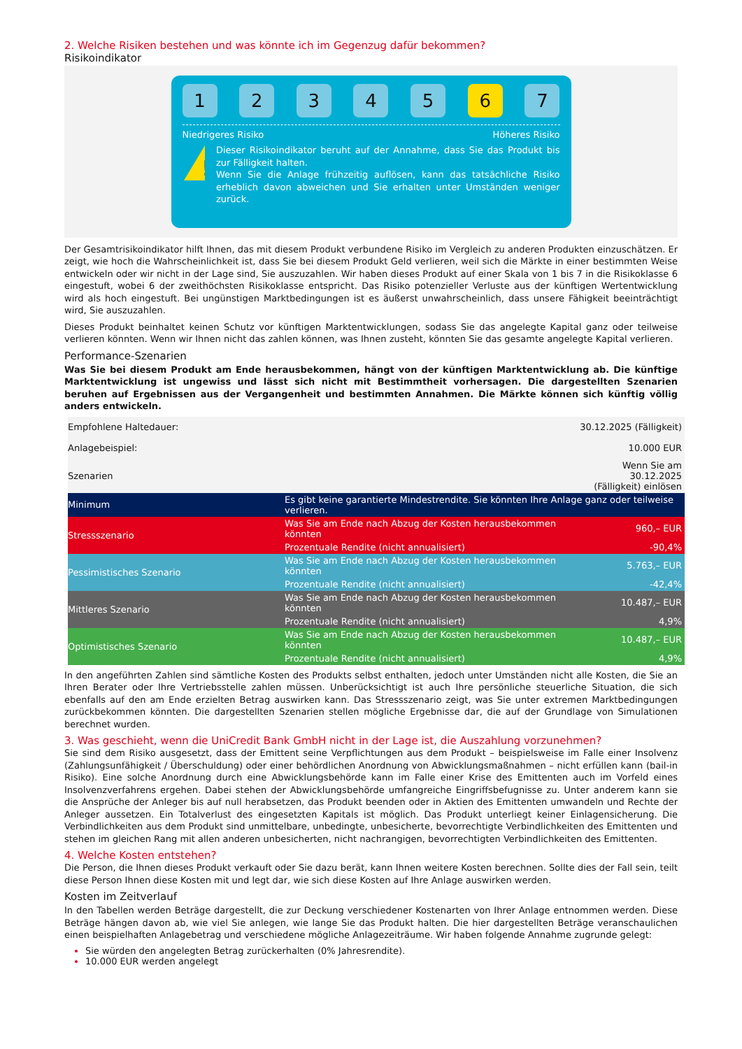2. Welche Risiken bestehen und was könnte ich im Gegenzug dafür bekommen?
Risikoindikator
1 2 3 4 5 6 7
Niedrigeres Risiko Höheres Risiko
!
Dieser Risikoindikator beruht auf der Annahme, dass Sie das Produkt bis zur Fälligkeit halten.
Wenn Sie die Anlage frühzeitig auflösen, kann das tatsächliche Risiko erheblich davon abweichen und Sie erhalten unter Umständen weniger zurück.
Der Gesamtrisikoindikator hilft Ihnen, das mit diesem Produkt verbundene Risiko im Vergleich zu anderen Produkten einzuschätzen. Er zeigt, wie hoch die Wahrscheinlichkeit ist, dass Sie bei diesem Produkt Geld verlieren, weil sich die Märkte in einer bestimmten Weise entwickeln oder wir nicht in der Lage sind, Sie auszuzahlen. Wir haben dieses Produkt auf einer Skala von 1 bis 7 in die Risikoklasse 6 eingestuft, wobei 6 der zweithöchsten Risikoklasse entspricht. Das Risiko potenzieller Verluste aus der künftigen Wertentwicklung wird als hoch eingestuft. Bei ungünstigen Marktbedingungen ist es äußerst unwahrscheinlich, dass unsere Fähigkeit beeinträchtigt wird, Sie auszuzahlen.
Dieses Produkt beinhaltet keinen Schutz vor künftigen Marktentwicklungen, sodass Sie das angelegte Kapital ganz oder teilweise verlieren könnten. Wenn wir Ihnen nicht das zahlen können, was Ihnen zusteht, könnten Sie das gesamte angelegte Kapital verlieren.
Performance-Szenarien
Was Sie bei diesem Produkt am Ende herausbekommen, hängt von der künftigen Marktentwicklung ab. Die künftige Marktentwicklung ist ungewiss und lässt sich nicht mit Bestimmtheit vorhersagen. Die dargestellten Szenarien beruhen auf Ergebnissen aus der Vergangenheit und bestimmten Annahmen. Die Märkte können sich künftig völlig anders entwickeln.
| Empfohlene Haltedauer: | | 30.12.2025 (Fälligkeit) |
| Anlagebeispiel: | | 10.000 EUR |
| Szenarien | | Wenn Sie am 30.12.2025 (Fälligkeit) einlösen |
| Minimum | Es gibt keine garantierte Mindestrendite. Sie könnten Ihre Anlage ganz oder teilweise verlieren. | |
| Stressszenario | Was Sie am Ende nach Abzug der Kosten herausbekommen könnten | 960,– EUR |
| | Prozentuale Rendite (nicht annualisiert) | -90,4% |
| Pessimistisches Szenario | Was Sie am Ende nach Abzug der Kosten herausbekommen könnten | 5.763,– EUR |
| | Prozentuale Rendite (nicht annualisiert) | -42,4% |
| Mittleres Szenario | Was Sie am Ende nach Abzug der Kosten herausbekommen könnten | 10.487,– EUR |
| | Prozentuale Rendite (nicht annualisiert) | 4,9% |
| Optimistisches Szenario | Was Sie am Ende nach Abzug der Kosten herausbekommen könnten | 10.487,– EUR |
| | Prozentuale Rendite (nicht annualisiert) | 4,9% |
In den angeführten Zahlen sind sämtliche Kosten des Produkts selbst enthalten, jedoch unter Umständen nicht alle Kosten, die Sie an Ihren Berater oder Ihre Vertriebsstelle zahlen müssen. Unberücksichtigt ist auch Ihre persönliche steuerliche Situation, die sich ebenfalls auf den am Ende erzielten Betrag auswirken kann. Das Stressszenario zeigt, was Sie unter extremen Marktbedingungen zurückbekommen könnten. Die dargestellten Szenarien stellen mögliche Ergebnisse dar, die auf der Grundlage von Simulationen berechnet wurden.
3. Was geschieht, wenn die UniCredit Bank GmbH nicht in der Lage ist, die Auszahlung vorzunehmen?
Sie sind dem Risiko ausgesetzt, dass der Emittent seine Verpflichtungen aus dem Produkt – beispielsweise im Falle einer Insolvenz (Zahlungsunfähigkeit / Überschuldung) oder einer behördlichen Anordnung von Abwicklungsmaßnahmen – nicht erfüllen kann (bail-in Risiko). Eine solche Anordnung durch eine Abwicklungsbehörde kann im Falle einer Krise des Emittenten auch im Vorfeld eines Insolvenzverfahrens ergehen. Dabei stehen der Abwicklungsbehörde umfangreiche Eingriffsbefugnisse zu. Unter anderem kann sie die Ansprüche der Anleger bis auf null herabsetzen, das Produkt beenden oder in Aktien des Emittenten umwandeln und Rechte der Anleger aussetzen. Ein Totalverlust des eingesetzten Kapitals ist möglich. Das Produkt unterliegt keiner Einlagensicherung. Die Verbindlichkeiten aus dem Produkt sind unmittelbare, unbedingte, unbesicherte, bevorrechtigte Verbindlichkeiten des Emittenten und stehen im gleichen Rang mit allen anderen unbesicherten, nicht nachrangigen, bevorrechtigten Verbindlichkeiten des Emittenten.
4. Welche Kosten entstehen?
Die Person, die Ihnen dieses Produkt verkauft oder Sie dazu berät, kann Ihnen weitere Kosten berechnen. Sollte dies der Fall sein, teilt diese Person Ihnen diese Kosten mit und legt dar, wie sich diese Kosten auf Ihre Anlage auswirken werden.
Kosten im Zeitverlauf
In den Tabellen werden Beträge dargestellt, die zur Deckung verschiedener Kostenarten von Ihrer Anlage entnommen werden. Diese Beträge hängen davon ab, wie viel Sie anlegen, wie lange Sie das Produkt halten. Die hier dargestellten Beträge veranschaulichen einen beispielhaften Anlagebetrag und verschiedene mögliche Anlagezeiträume. Wir haben folgende Annahme zugrunde gelegt:
Sie würden den angelegten Betrag zurückerhalten (0% Jahresrendite).
10.000 EUR werden angelegt